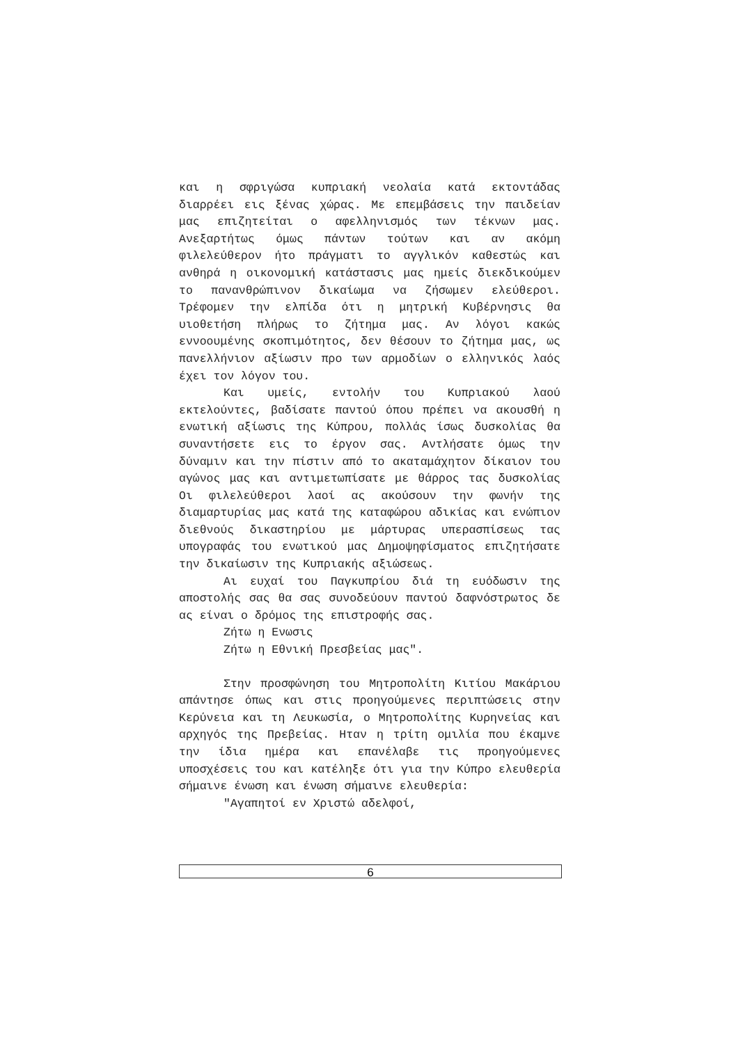και η σφριγώσα κυπριακή νεολαία κατά εκτοντάδας διαρρέει εις ξένας χώρας. Με επεμβάσεις την παιδείαν μας επιζητείται ο αφελληνισμός των τέκνων μας. Ανεξαρτήτως όμως πάντων τούτων και αν ακόμη φιλελεύθερον ήτο πράγματι το αγγλικόν καθεστώς και ανθηρά η οικονομική κατάστασις μας ημείς διεκδικούμεν το πανανθρώπινον δικαίωμα να ζήσωμεν ελεύθεροι. Τρέφομεν την ελπίδα ότι η μητρική Κυβέρνησις θα υιοθετήση πλήρως το ζήτημα μας. Αν λόγοι κακώς εννοουμένης σκοπιμότητος, δεν θέσουν το ζήτημα μας, ως πανελλήνιον αξίωσιν προ των αρμοδίων ο ελληνικός λαός έχει τον λόγον του.
Και υμείς, εντολήν του Κυπριακού λαού εκτελούντες, βαδίσατε παντού όπου πρέπει να ακουσθή η ενωτική αξίωσις της Κύπρου, πολλάς ίσως δυσκολίας θα συναντήσετε εις το έργον σας. Αντλήσατε όμως την δύναμιν και την πίστιν από το ακαταμάχητον δίκαιον του αγώνος μας και αντιμετωπίσατε με θάρρος τας δυσκολίας Οι φιλελεύθεροι λαοί ας ακούσουν την φωνήν της διαμαρτυρίας μας κατά της καταφώρου αδικίας και ενώπιον διεθνούς δικαστηρίου με μάρτυρας υπερασπίσεως τας υπογραφάς του ενωτικού μας Δημοψηφίσματος επιζητήσατε την δικαίωσιν της Κυπριακής αξιώσεως.
Αι ευχαί του Παγκυπρίου διά τη ευόδωσιν της αποστολής σας θα σας συνοδεύουν παντού δαφνόστρωτος δε ας είναι ο δρόμος της επιστροφής σας.
Ζήτω η Ενωσις
Ζήτω η Εθνική Πρεσβείας μας".
Στην προσφώνηση του Μητροπολίτη Κιτίου Μακάριου απάντησε όπως και στις προηγούμενες περιπτώσεις στην Κερύνεια και τη Λευκωσία, ο Μητροπολίτης Κυρηνείας και αρχηγός της Πρεβείας. Ηταν η τρίτη ομιλία που έκαμνε την ίδια ημέρα και επανέλαβε τις προηγούμενες υποσχέσεις του και κατέληξε ότι για την Κύπρο ελευθερία σήμαινε ένωση και ένωση σήμαινε ελευθερία:
"Αγαπητοί εν Χριστώ αδελφοί,
6